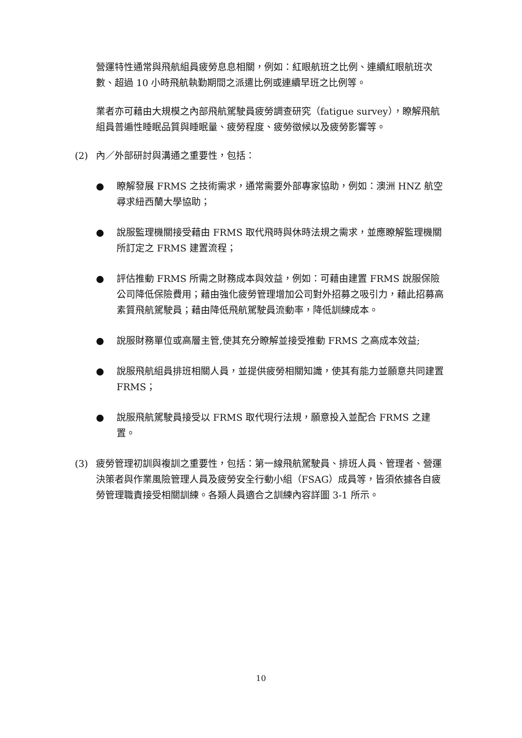營運特性通常與飛航組員疲勞息息相關，例如：紅眼航班之比例、連續紅眼航班次數、超過 10 小時飛航執勤期間之派遣比例或連續早班之比例等。
業者亦可藉由大規模之內部飛航駕駛員疲勞調查研究（fatigue survey），瞭解飛航組員普遍性睡眠品質與睡眠量、疲勞程度、疲勞徵候以及疲勞影響等。
(2) 內／外部研討與溝通之重要性，包括：
● 瞭解發展 FRMS 之技術需求，通常需要外部專家協助，例如：澳洲 HNZ 航空尋求紐西蘭大學協助；
● 說服監理機關接受藉由 FRMS 取代飛時與休時法規之需求，並應瞭解監理機關所訂定之 FRMS 建置流程；
● 評估推動 FRMS 所需之財務成本與效益，例如：可藉由建置 FRMS 說服保險公司降低保險費用；藉由強化疲勞管理增加公司對外招募之吸引力，藉此招募高素質飛航駕駛員；藉由降低飛航駕駛員流動率，降低訓練成本。
● 說服財務單位或高層主管,使其充分瞭解並接受推動 FRMS 之高成本效益;
● 說服飛航組員排班相關人員，並提供疲勞相關知識，使其有能力並願意共同建置 FRMS；
● 說服飛航駕駛員接受以 FRMS 取代現行法規，願意投入並配合 FRMS 之建置。
(3) 疲勞管理初訓與複訓之重要性，包括：第一線飛航駕駛員、排班人員、管理者、營運決策者與作業風險管理人員及疲勞安全行動小組（FSAG）成員等，皆須依據各自疲勞管理職責接受相關訓練。各類人員適合之訓練內容詳圖 3-1 所示。
10